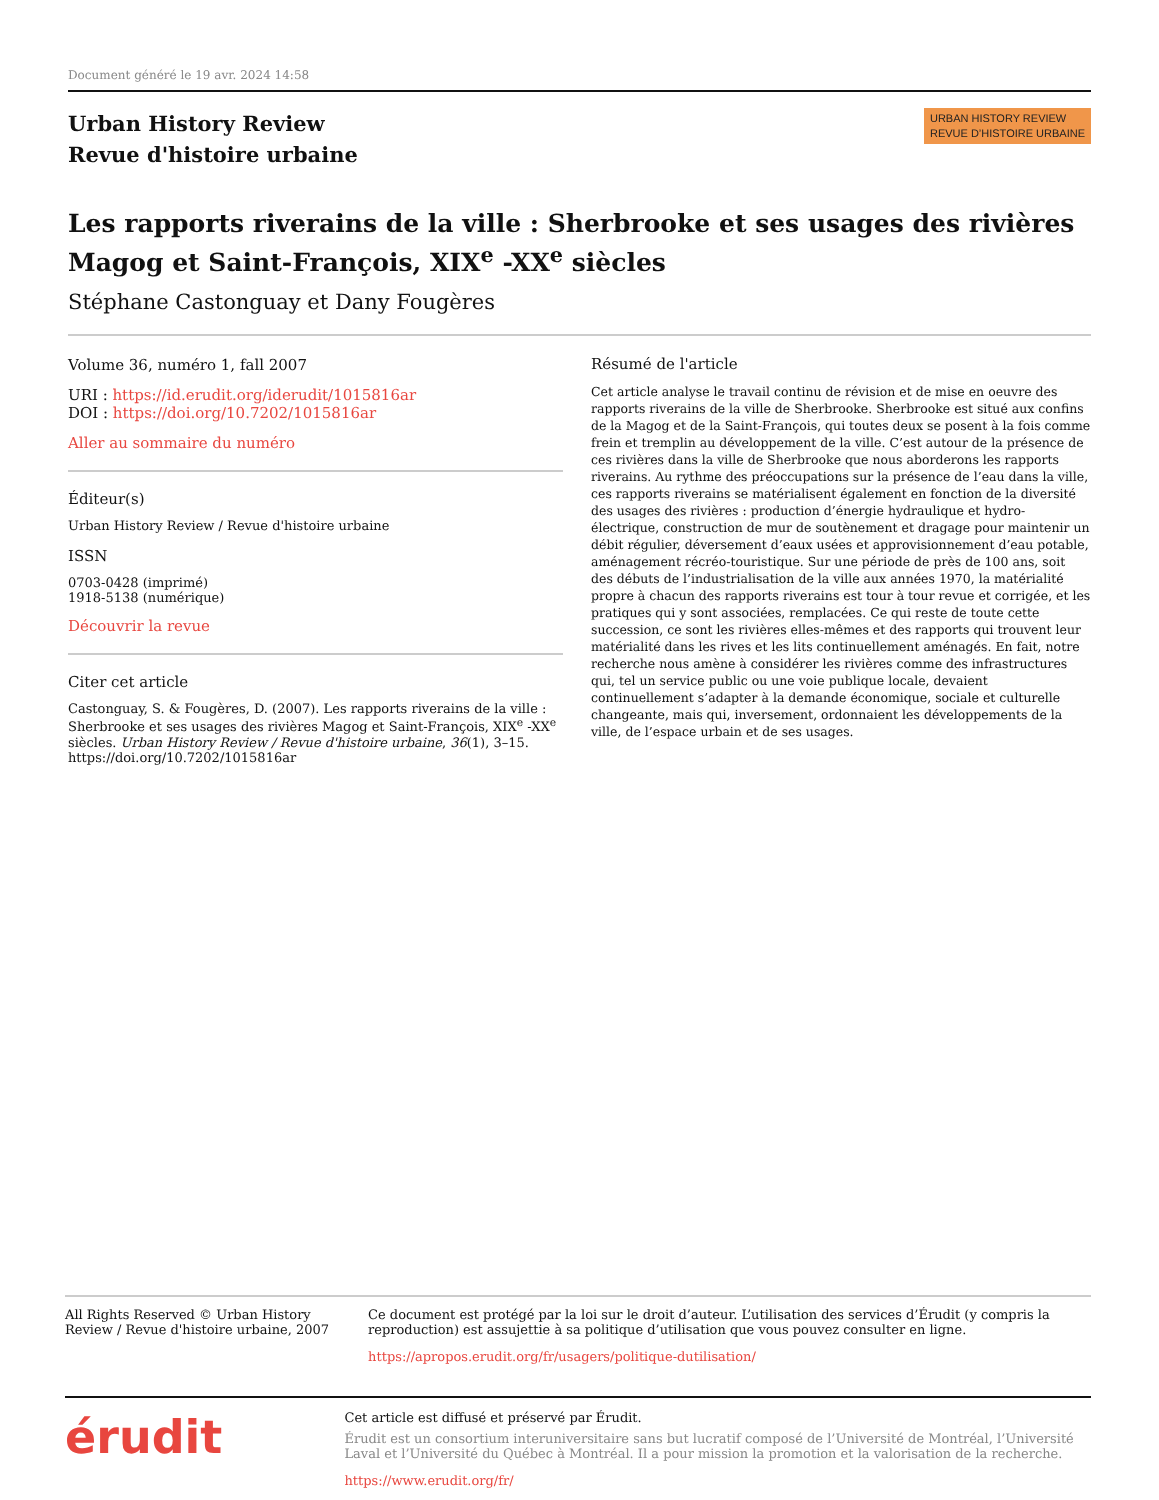Document généré le 19 avr. 2024 14:58
Urban History Review
Revue d'histoire urbaine
URBAN HISTORY REVIEW
REVUE D’HISTOIRE URBAINE
Les rapports riverains de la ville : Sherbrooke et ses usages des rivières Magog et Saint-François, XIX<sup>e</sup> -XX<sup>e</sup> siècles
Stéphane Castonguay et Dany Fougères
Volume 36, numéro 1, fall 2007
URI : https://id.erudit.org/iderudit/1015816ar
DOI : https://doi.org/10.7202/1015816ar
Aller au sommaire du numéro
Éditeur(s)
Urban History Review / Revue d'histoire urbaine
ISSN
0703-0428 (imprimé)
1918-5138 (numérique)
Découvrir la revue
Citer cet article
Castonguay, S. & Fougères, D. (2007). Les rapports riverains de la ville : Sherbrooke et ses usages des rivières Magog et Saint-François, XIX<sup>e</sup> -XX<sup>e</sup> siècles. Urban History Review / Revue d'histoire urbaine, 36(1), 3–15. https://doi.org/10.7202/1015816ar
Résumé de l'article
Cet article analyse le travail continu de révision et de mise en oeuvre des rapports riverains de la ville de Sherbrooke. Sherbrooke est situé aux confins de la Magog et de la Saint-François, qui toutes deux se posent à la fois comme frein et tremplin au développement de la ville. C’est autour de la présence de ces rivières dans la ville de Sherbrooke que nous aborderons les rapports riverains. Au rythme des préoccupations sur la présence de l’eau dans la ville, ces rapports riverains se matérialisent également en fonction de la diversité des usages des rivières : production d’énergie hydraulique et hydro-électrique, construction de mur de soutènement et dragage pour maintenir un débit régulier, déversement d’eaux usées et approvisionnement d’eau potable, aménagement récréo-touristique. Sur une période de près de 100 ans, soit des débuts de l’industrialisation de la ville aux années 1970, la matérialité propre à chacun des rapports riverains est tour à tour revue et corrigée, et les pratiques qui y sont associées, remplacées. Ce qui reste de toute cette succession, ce sont les rivières elles-mêmes et des rapports qui trouvent leur matérialité dans les rives et les lits continuellement aménagés. En fait, notre recherche nous amène à considérer les rivières comme des infrastructures qui, tel un service public ou une voie publique locale, devaient continuellement s’adapter à la demande économique, sociale et culturelle changeante, mais qui, inversement, ordonnaient les développements de la ville, de l’espace urbain et de ses usages.
All Rights Reserved © Urban History Review / Revue d'histoire urbaine, 2007
Ce document est protégé par la loi sur le droit d’auteur. L’utilisation des services d’Érudit (y compris la reproduction) est assujettie à sa politique d’utilisation que vous pouvez consulter en ligne.
https://apropos.erudit.org/fr/usagers/politique-dutilisation/
érudit
Cet article est diffusé et préservé par Érudit.
Érudit est un consortium interuniversitaire sans but lucratif composé de l’Université de Montréal, l’Université Laval et l’Université du Québec à Montréal. Il a pour mission la promotion et la valorisation de la recherche.
https://www.erudit.org/fr/